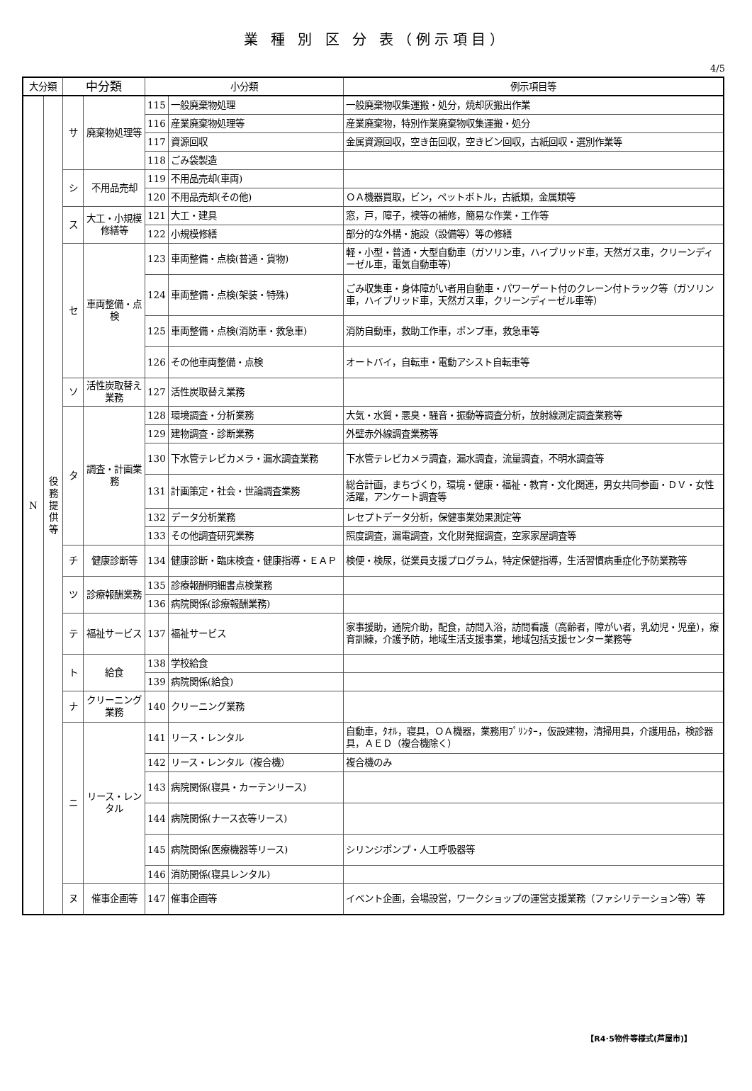業 種 別 区 分 表（例示項目）
4/5
| 大分類 | | 中分類 | | 小分類 | | 例示項目等 |
| --- | --- | --- | --- | --- | --- | --- |
| N | 役 務 提 供 等 | サ | 廃棄物処理等 | 115 | 一般廃棄物処理 | 一般廃棄物収集運搬・処分，焼却灰搬出作業 |
| | | | | 116 | 産業廃棄物処理等 | 産業廃棄物，特別作業廃棄物収集運搬・処分 |
| | | | | 117 | 資源回収 | 金属資源回収，空き缶回収，空きビン回収，古紙回収・選別作業等 |
| | | | | 118 | ごみ袋製造 | |
| | | シ | 不用品売却 | 119 | 不用品売却(車両) | |
| | | | | 120 | 不用品売却(その他) | ＯＡ機器買取，ビン，ペットボトル，古紙類，金属類等 |
| | | ス | 大工・小規模修繕等 | 121 | 大工・建具 | 窓，戸，障子，襖等の補修，簡易な作業・工作等 |
| | | | | 122 | 小規模修繕 | 部分的な外構・施設（設備等）等の修繕 |
| | | セ | 車両整備・点検 | 123 | 車両整備・点検(普通・貨物) | 軽・小型・普通・大型自動車（ガソリン車，ハイブリッド車，天然ガス車，クリーンディーゼル車，電気自動車等） |
| | | | | 124 | 車両整備・点検(架装・特殊) | ごみ収集車・身体障がい者用自動車・パワーゲート付のクレーン付トラック等（ガソリン車，ハイブリッド車，天然ガス車，クリーンディーゼル車等） |
| | | | | 125 | 車両整備・点検(消防車・救急車) | 消防自動車，救助工作車，ポンプ車，救急車等 |
| | | | | 126 | その他車両整備・点検 | オートバイ，自転車・電動アシスト自転車等 |
| | | ソ | 活性炭取替え業務 | 127 | 活性炭取替え業務 | |
| | | タ | 調査・計画業務 | 128 | 環境調査・分析業務 | 大気・水質・悪臭・騒音・振動等調査分析，放射線測定調査業務等 |
| | | | | 129 | 建物調査・診断業務 | 外壁赤外線調査業務等 |
| | | | | 130 | 下水管テレビカメラ・漏水調査業務 | 下水管テレビカメラ調査，漏水調査，流量調査，不明水調査等 |
| | | | | 131 | 計画策定・社会・世論調査業務 | 総合計画，まちづくり，環境・健康・福祉・教育・文化関連，男女共同参画・ＤＶ・女性活躍，アンケート調査等 |
| | | | | 132 | データ分析業務 | レセプトデータ分析，保健事業効果測定等 |
| | | | | 133 | その他調査研究業務 | 照度調査，漏電調査，文化財発掘調査，空家家屋調査等 |
| | | チ | 健康診断等 | 134 | 健康診断・臨床検査・健康指導・ＥＡＰ | 検便・検尿，従業員支援プログラム，特定保健指導，生活習慣病重症化予防業務等 |
| | | ツ | 診療報酬業務 | 135 | 診療報酬明細書点検業務 | |
| | | | | 136 | 病院関係(診療報酬業務) | |
| | | テ | 福祉サービス | 137 | 福祉サービス | 家事援助，通院介助，配食，訪問入浴，訪問看護（高齢者，障がい者，乳幼児・児童），療育訓練，介護予防，地域生活支援事業，地域包括支援センター業務等 |
| | | ト | 給食 | 138 | 学校給食 | |
| | | | | 139 | 病院関係(給食) | |
| | | ナ | クリーニング業務 | 140 | クリーニング業務 | |
| | | ニ | リース・レンタル | 141 | リース・レンタル | 自動車，ﾀｵﾙ，寝具，ＯＡ機器，業務用ﾌﾟﾘﾝﾀｰ，仮設建物，清掃用具，介護用品，検診器具，ＡＥＤ（複合機除く） |
| | | | | 142 | リース・レンタル（複合機） | 複合機のみ |
| | | | | 143 | 病院関係(寝具・カーテンリース) | |
| | | | | 144 | 病院関係(ナース衣等リース) | |
| | | | | 145 | 病院関係(医療機器等リース) | シリンジポンプ・人工呼吸器等 |
| | | | | 146 | 消防関係(寝具レンタル) | |
| | | ヌ | 催事企画等 | 147 | 催事企画等 | イベント企画，会場設営，ワークショップの運営支援業務（ファシリテーション等）等 |
【R4･5物件等様式(芦屋市)】